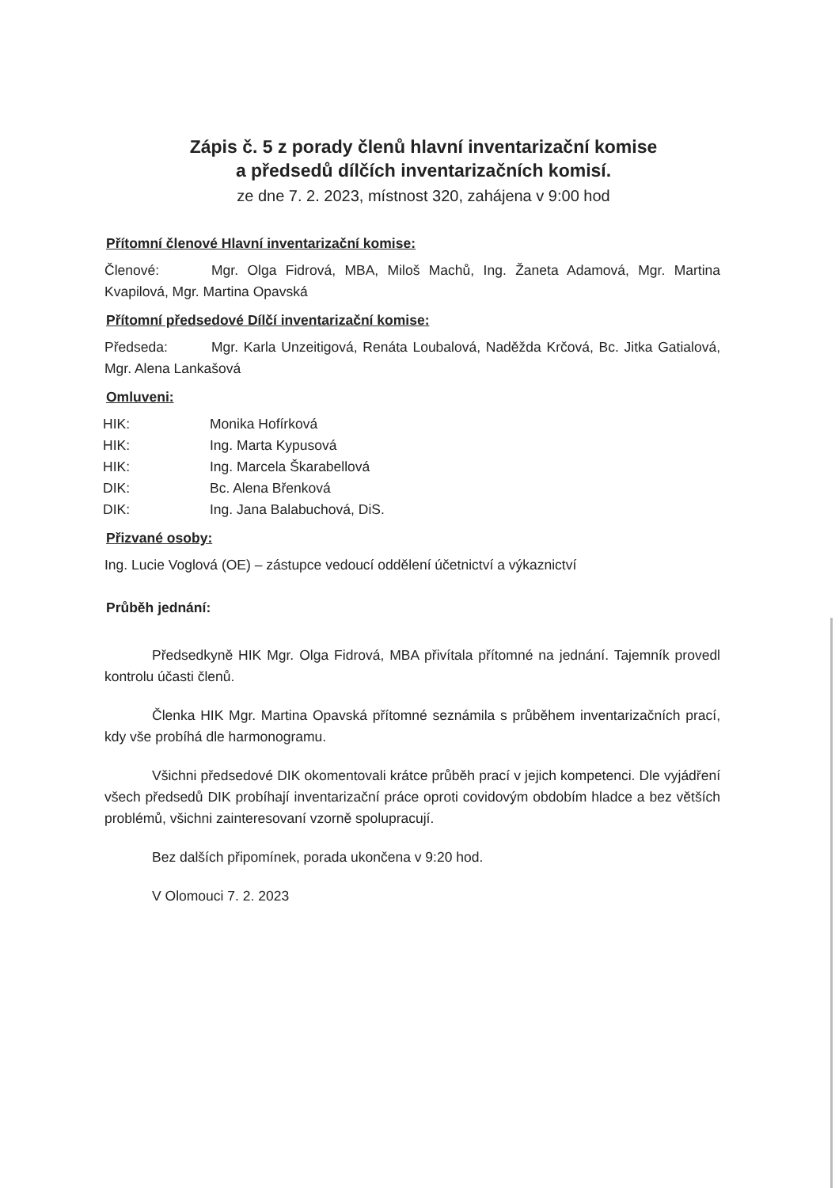Zápis č. 5 z porady členů hlavní inventarizační komise
a předsedů dílčích inventarizačních komisí.
ze dne 7. 2. 2023, místnost 320, zahájena v 9:00 hod
Přítomní členové Hlavní inventarizační komise:
Členové: Mgr. Olga Fidrová, MBA, Miloš Machů, Ing. Žaneta Adamová, Mgr. Martina Kvapilová, Mgr. Martina Opavská
Přítomní předsedové Dílčí inventarizační komise:
Předseda: Mgr. Karla Unzeitigová, Renáta Loubalová, Naděžda Krčová, Bc. Jitka Gatialová, Mgr. Alena Lankašová
Omluveni:
HIK: Monika Hofírková
HIK: Ing. Marta Kypusová
HIK: Ing. Marcela Škarabellová
DIK: Bc. Alena Břenková
DIK: Ing. Jana Balabuchová, DiS.
Přizvané osoby:
Ing. Lucie Voglová (OE) – zástupce vedoucí oddělení účetnictví a výkaznictví
Průběh jednání:
Předsedkyně HIK Mgr. Olga Fidrová, MBA přivítala přítomné na jednání. Tajemník provedl kontrolu účasti členů.
Členka HIK Mgr. Martina Opavská přítomné seznámila s průběhem inventarizačních prací, kdy vše probíhá dle harmonogramu.
Všichni předsedové DIK okomentovali krátce průběh prací v jejich kompetenci. Dle vyjádření všech předsedů DIK probíhají inventarizační práce oproti covidovým obdobím hladce a bez větších problémů, všichni zainteresovaní vzorně spolupracují.
Bez dalších připomínek, porada ukončena v 9:20 hod.
V Olomouci 7. 2. 2023